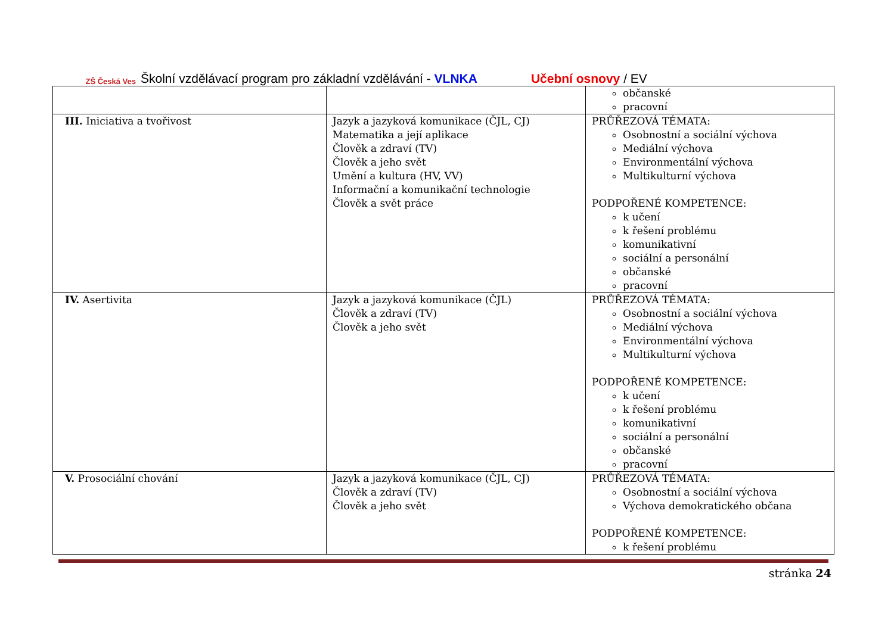ZŠ Česká Ves
Školní vzdělávací program pro základní vzdělávání - VLNKA Učební osnovy / EV
| | | občanské pracovní |
| III. Iniciativa a tvořivost | Jazyk a jazyková komunikace (ČJL, CJ) Matematika a její aplikace Člověk a zdraví (TV) Člověk a jeho svět Umění a kultura (HV, VV) Informační a komunikační technologie Člověk a svět práce | PRŮŘEZOVÁ TÉMATA: Osobnostní a sociální výchova Mediální výchova Environmentální výchova Multikulturní výchova PODPOŘENÉ KOMPETENCE: k učení k řešení problému komunikativní sociální a personální občanské pracovní |
| IV. Asertivita | Jazyk a jazyková komunikace (ČJL) Člověk a zdraví (TV) Člověk a jeho svět | PRŮŘEZOVÁ TÉMATA: Osobnostní a sociální výchova Mediální výchova Environmentální výchova Multikulturní výchova PODPOŘENÉ KOMPETENCE: k učení k řešení problému komunikativní sociální a personální občanské pracovní |
| V. Prosociální chování | Jazyk a jazyková komunikace (ČJL, CJ) Člověk a zdraví (TV) Člověk a jeho svět | PRŮŘEZOVÁ TÉMATA: Osobnostní a sociální výchova Výchova demokratického občana PODPOŘENÉ KOMPETENCE: k řešení problému |
stránka 24